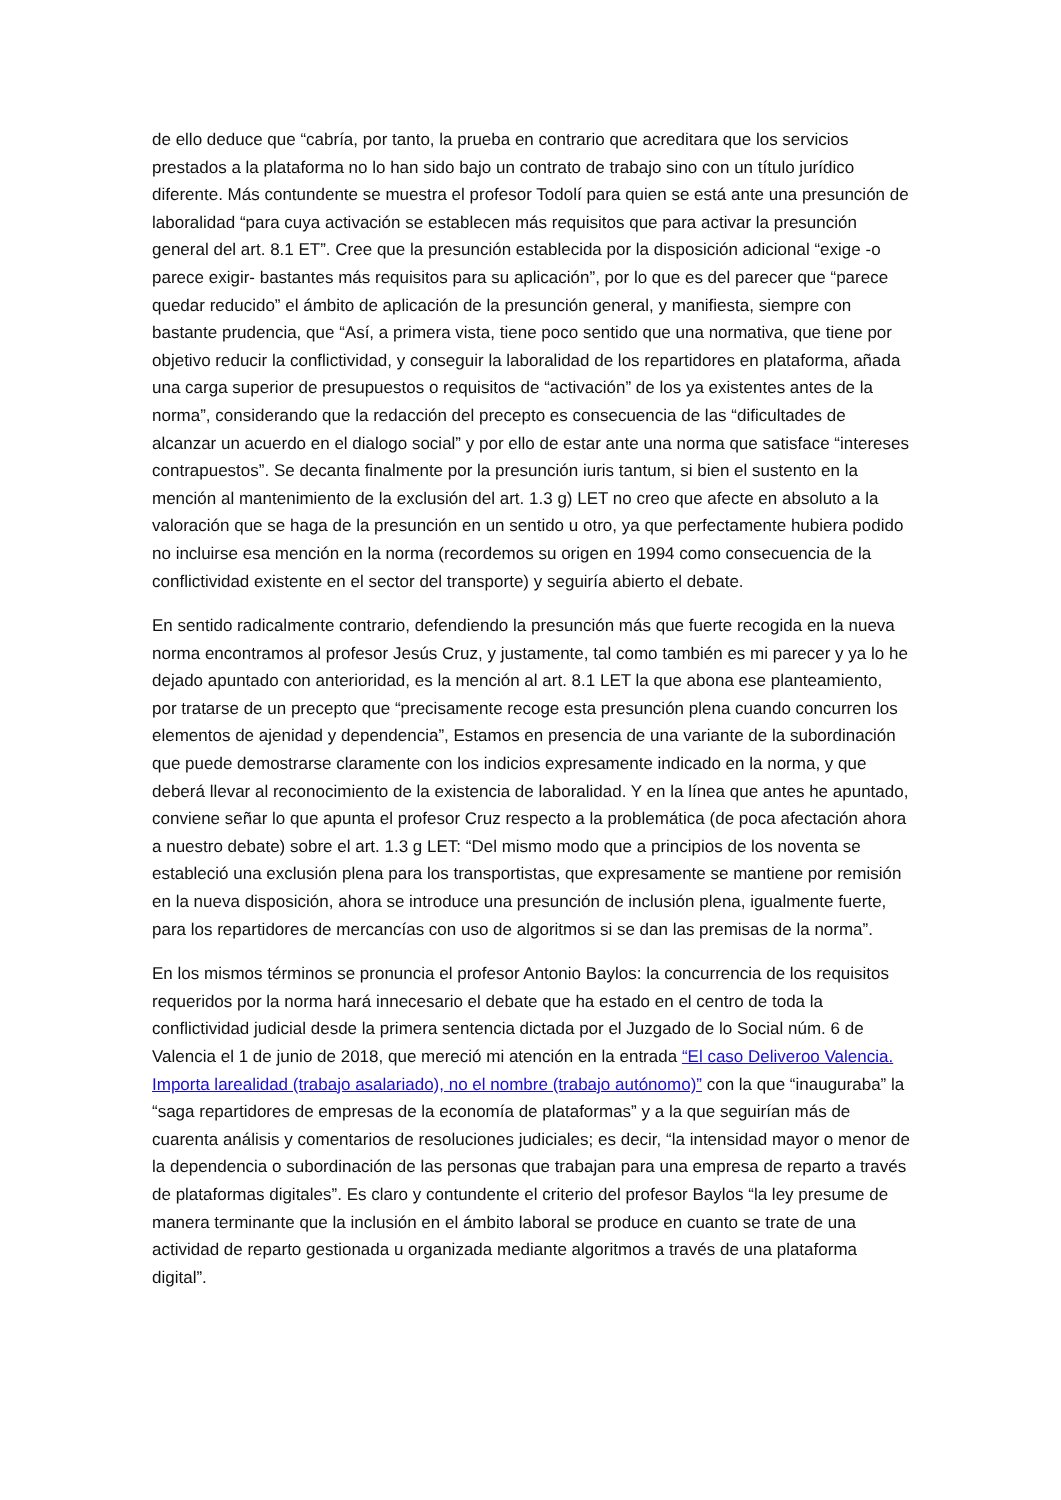de ello deduce que “cabría, por tanto, la prueba en contrario que acreditara que los servicios prestados a la plataforma no lo han sido bajo un contrato de trabajo sino con un título jurídico diferente. Más contundente se muestra el profesor Todolí para quien se está ante una presunción de laboralidad “para cuya activación se establecen más requisitos que para activar la presunción general del art. 8.1 ET”. Cree que la presunción establecida por la disposición adicional “exige -o parece exigir- bastantes más requisitos para su aplicación”, por lo que es del parecer que “parece quedar reducido” el ámbito de aplicación de la presunción general, y manifiesta, siempre con bastante prudencia, que “Así, a primera vista, tiene poco sentido que una normativa, que tiene por objetivo reducir la conflictividad, y conseguir la laboralidad de los repartidores en plataforma, añada una carga superior de presupuestos o requisitos de “activación” de los ya existentes antes de la norma”, considerando que la redacción del precepto es consecuencia de las “dificultades de alcanzar un acuerdo en el dialogo social” y por ello de estar ante una norma que satisface “intereses contrapuestos”. Se decanta finalmente por la presunción iuris tantum, si bien el sustento en la mención al mantenimiento de la exclusión del art. 1.3 g) LET no creo que afecte en absoluto a la valoración que se haga de la presunción en un sentido u otro, ya que perfectamente hubiera podido no incluirse esa mención en la norma (recordemos su origen en 1994 como consecuencia de la conflictividad existente en el sector del transporte) y seguiría abierto el debate.
En sentido radicalmente contrario, defendiendo la presunción más que fuerte recogida en la nueva norma encontramos al profesor Jesús Cruz, y justamente, tal como también es mi parecer y ya lo he dejado apuntado con anterioridad, es la mención al art. 8.1 LET la que abona ese planteamiento, por tratarse de un precepto que “precisamente recoge esta presunción plena cuando concurren los elementos de ajenidad y dependencia”, Estamos en presencia de una variante de la subordinación que puede demostrarse claramente con los indicios expresamente indicado en la norma, y que deberá llevar al reconocimiento de la existencia de laboralidad. Y en la línea que antes he apuntado, conviene señar lo que apunta el profesor Cruz respecto a la problemática (de poca afectación ahora a nuestro debate) sobre el art. 1.3 g LET: “Del mismo modo que a principios de los noventa se estableció una exclusión plena para los transportistas, que expresamente se mantiene por remisión en la nueva disposición, ahora se introduce una presunción de inclusión plena, igualmente fuerte, para los repartidores de mercancías con uso de algoritmos si se dan las premisas de la norma”.
En los mismos términos se pronuncia el profesor Antonio Baylos: la concurrencia de los requisitos requeridos por la norma hará innecesario el debate que ha estado en el centro de toda la conflictividad judicial desde la primera sentencia dictada por el Juzgado de lo Social núm. 6 de Valencia el 1 de junio de 2018, que mereció mi atención en la entrada “El caso Deliveroo Valencia. Importa larealidad (trabajo asalariado), no el nombre (trabajo autónomo)” con la que “inauguraba” la “saga repartidores de empresas de la economía de plataformas” y a la que seguirían más de cuarenta análisis y comentarios de resoluciones judiciales; es decir, “la intensidad mayor o menor de la dependencia o subordinación de las personas que trabajan para una empresa de reparto a través de plataformas digitales”. Es claro y contundente el criterio del profesor Baylos “la ley presume de manera terminante que la inclusión en el ámbito laboral se produce en cuanto se trate de una actividad de reparto gestionada u organizada mediante algoritmos a través de una plataforma digital”.